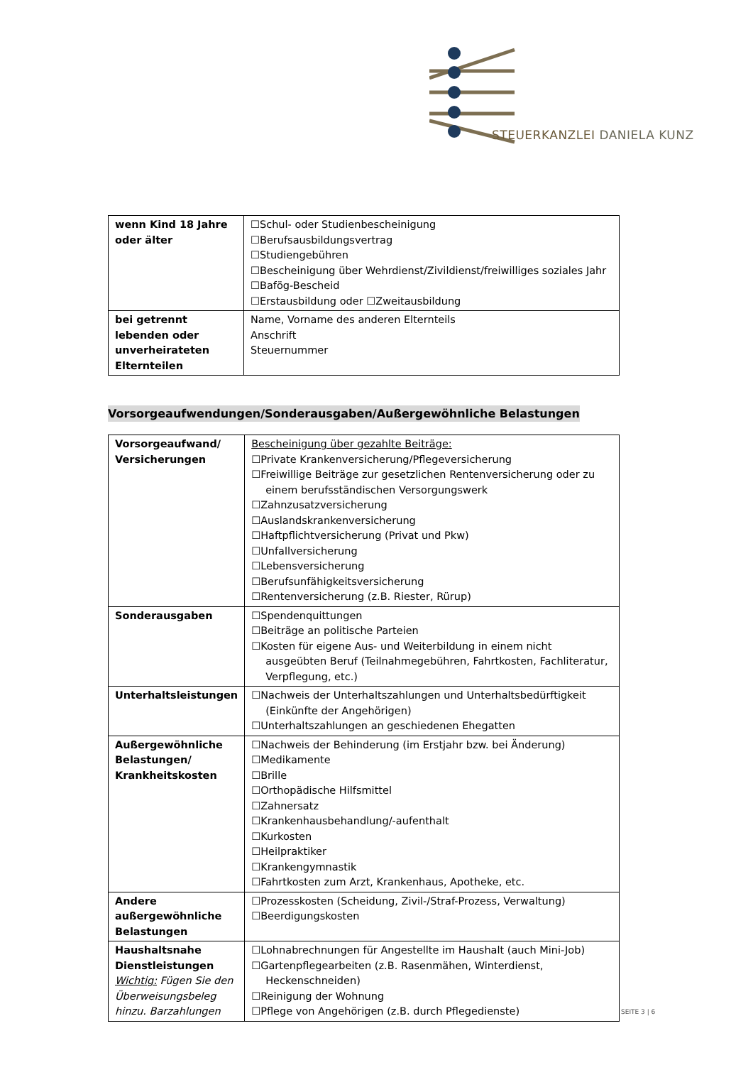STEUERKANZLEI DANIELA KUNZ
| wenn Kind 18 Jahre oder älter | ☐Schul- oder Studienbescheinigung ☐Berufsausbildungsvertrag ☐Studiengebühren ☐Bescheinigung über Wehrdienst/Zivildienst/freiwilliges soziales Jahr ☐Bafög-Bescheid ☐Erstausbildung oder ☐Zweitausbildung |
| bei getrennt lebenden oder unverheirateten Elternteilen | Name, Vorname des anderen Elternteils Anschrift Steuernummer |
Vorsorgeaufwendungen/Sonderausgaben/Außergewöhnliche Belastungen
| Vorsorgeaufwand/ Versicherungen | Bescheinigung über gezahlte Beiträge: ☐Private Krankenversicherung/Pflegeversicherung ☐Freiwillige Beiträge zur gesetzlichen Rentenversicherung oder zu einem berufsständischen Versorgungswerk ☐Zahnzusatzversicherung ☐Auslandskrankenversicherung ☐Haftpflichtversicherung (Privat und Pkw) ☐Unfallversicherung ☐Lebensversicherung ☐Berufsunfähigkeitsversicherung ☐Rentenversicherung (z.B. Riester, Rürup) |
| Sonderausgaben | ☐Spendenquittungen ☐Beiträge an politische Parteien ☐Kosten für eigene Aus- und Weiterbildung in einem nicht ausgeübten Beruf (Teilnahmegebühren, Fahrtkosten, Fachliteratur, Verpflegung, etc.) |
| Unterhaltsleistungen | ☐Nachweis der Unterhaltszahlungen und Unterhaltsbedürftigkeit (Einkünfte der Angehörigen) ☐Unterhaltszahlungen an geschiedenen Ehegatten |
| Außergewöhnliche Belastungen/ Krankheitskosten | ☐Nachweis der Behinderung (im Erstjahr bzw. bei Änderung) ☐Medikamente ☐Brille ☐Orthopädische Hilfsmittel ☐Zahnersatz ☐Krankenhausbehandlung/-aufenthalt ☐Kurkosten ☐Heilpraktiker ☐Krankengymnastik ☐Fahrtkosten zum Arzt, Krankenhaus, Apotheke, etc. |
| Andere außergewöhnliche Belastungen | ☐Prozesskosten (Scheidung, Zivil-/Straf-Prozess, Verwaltung) ☐Beerdigungskosten |
| Haushaltsnahe Dienstleistungen Wichtig: Fügen Sie den Überweisungsbeleg hinzu. Barzahlungen | ☐Lohnabrechnungen für Angestellte im Haushalt (auch Mini-Job) ☐Gartenpflegearbeiten (z.B. Rasenmähen, Winterdienst, Heckenschneiden) ☐Reinigung der Wohnung ☐Pflege von Angehörigen (z.B. durch Pflegedienste) |
SEITE 3 | 6